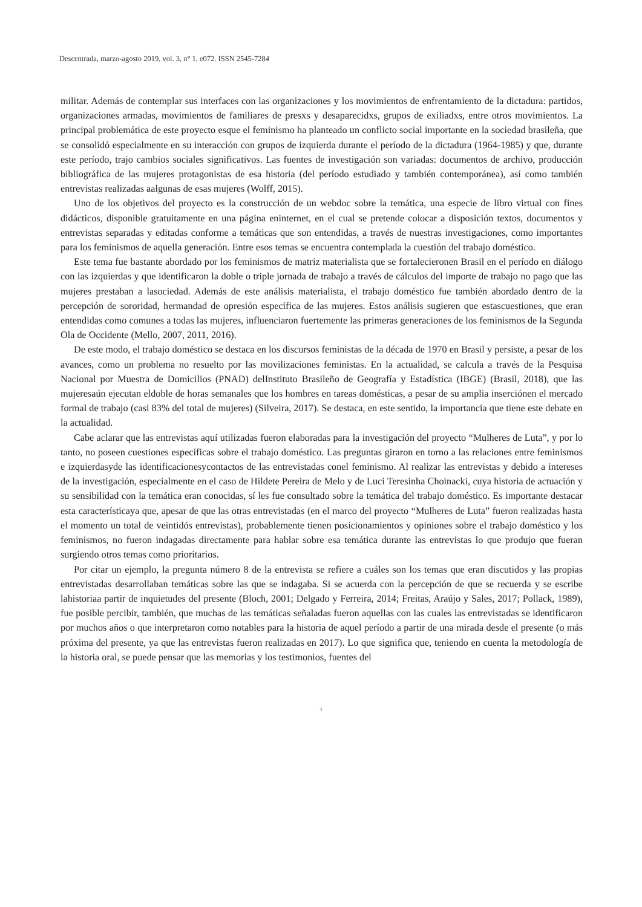Descentrada, marzo-agosto 2019, vol. 3, n° 1, e072. ISSN 2545-7284
militar. Además de contemplar sus interfaces con las organizaciones y los movimientos de enfrentamiento de la dictadura: partidos, organizaciones armadas, movimientos de familiares de presxs y desaparecidxs, grupos de exiliadxs, entre otros movimientos. La principal problemática de este proyecto esque el feminismo ha planteado un conflicto social importante en la sociedad brasileña, que se consolidó especialmente en su interacción con grupos de izquierda durante el período de la dictadura (1964-1985) y que, durante este período, trajo cambios sociales significativos. Las fuentes de investigación son variadas: documentos de archivo, producción bibliográfica de las mujeres protagonistas de esa historia (del período estudiado y también contemporánea), así como también entrevistas realizadas aalgunas de esas mujeres (Wolff, 2015).
Uno de los objetivos del proyecto es la construcción de un webdoc sobre la temática, una especie de libro virtual con fines didácticos, disponible gratuitamente en una página eninternet, en el cual se pretende colocar a disposición textos, documentos y entrevistas separadas y editadas conforme a temáticas que son entendidas, a través de nuestras investigaciones, como importantes para los feminismos de aquella generación. Entre esos temas se encuentra contemplada la cuestión del trabajo doméstico.
Este tema fue bastante abordado por los feminismos de matriz materialista que se fortalecieronen Brasil en el período en diálogo con las izquierdas y que identificaron la doble o triple jornada de trabajo a través de cálculos del importe de trabajo no pago que las mujeres prestaban a lasociedad. Además de este análisis materialista, el trabajo doméstico fue también abordado dentro de la percepción de sororidad, hermandad de opresión específica de las mujeres. Estos análisis sugieren que estascuestiones, que eran entendidas como comunes a todas las mujeres, influenciaron fuertemente las primeras generaciones de los feminismos de la Segunda Ola de Occidente (Mello, 2007, 2011, 2016).
De este modo, el trabajo doméstico se destaca en los discursos feministas de la década de 1970 en Brasil y persiste, a pesar de los avances, como un problema no resuelto por las movilizaciones feministas. En la actualidad, se calcula a través de la Pesquisa Nacional por Muestra de Domicilios (PNAD) delInstituto Brasileño de Geografía y Estadística (IBGE) (Brasil, 2018), que las mujeresaún ejecutan eldoble de horas semanales que los hombres en tareas domésticas, a pesar de su amplia inserciónen el mercado formal de trabajo (casi 83% del total de mujeres) (Silveira, 2017). Se destaca, en este sentido, la importancia que tiene este debate en la actualidad.
Cabe aclarar que las entrevistas aquí utilizadas fueron elaboradas para la investigación del proyecto “Mulheres de Luta”, y por lo tanto, no poseen cuestiones específicas sobre el trabajo doméstico. Las preguntas giraron en torno a las relaciones entre feminismos e izquierdasyde las identificacionesycontactos de las entrevistadas conel feminismo. Al realizar las entrevistas y debido a intereses de la investigación, especialmente en el caso de Hildete Pereira de Melo y de Luci Teresinha Choinacki, cuya historia de actuación y su sensibilidad con la temática eran conocidas, sí les fue consultado sobre la temática del trabajo doméstico. Es importante destacar esta característicaya que, apesar de que las otras entrevistadas (en el marco del proyecto “Mulheres de Luta” fueron realizadas hasta el momento un total de veintidós entrevistas), probablemente tienen posicionamientos y opiniones sobre el trabajo doméstico y los feminismos, no fueron indagadas directamente para hablar sobre esa temática durante las entrevistas lo que produjo que fueran surgiendo otros temas como prioritarios.
Por citar un ejemplo, la pregunta número 8 de la entrevista se refiere a cuáles son los temas que eran discutidos y las propias entrevistadas desarrollaban temáticas sobre las que se indagaba. Si se acuerda con la percepción de que se recuerda y se escribe lahistoriaa partir de inquietudes del presente (Bloch, 2001; Delgado y Ferreira, 2014; Freitas, Araújo y Sales, 2017; Pollack, 1989), fue posible percibir, también, que muchas de las temáticas señaladas fueron aquellas con las cuales las entrevistadas se identificaron por muchos años o que interpretaron como notables para la historia de aquel período a partir de una mirada desde el presente (o más próxima del presente, ya que las entrevistas fueron realizadas en 2017). Lo que significa que, teniendo en cuenta la metodología de la historia oral, se puede pensar que las memorias y los testimonios, fuentes del
4